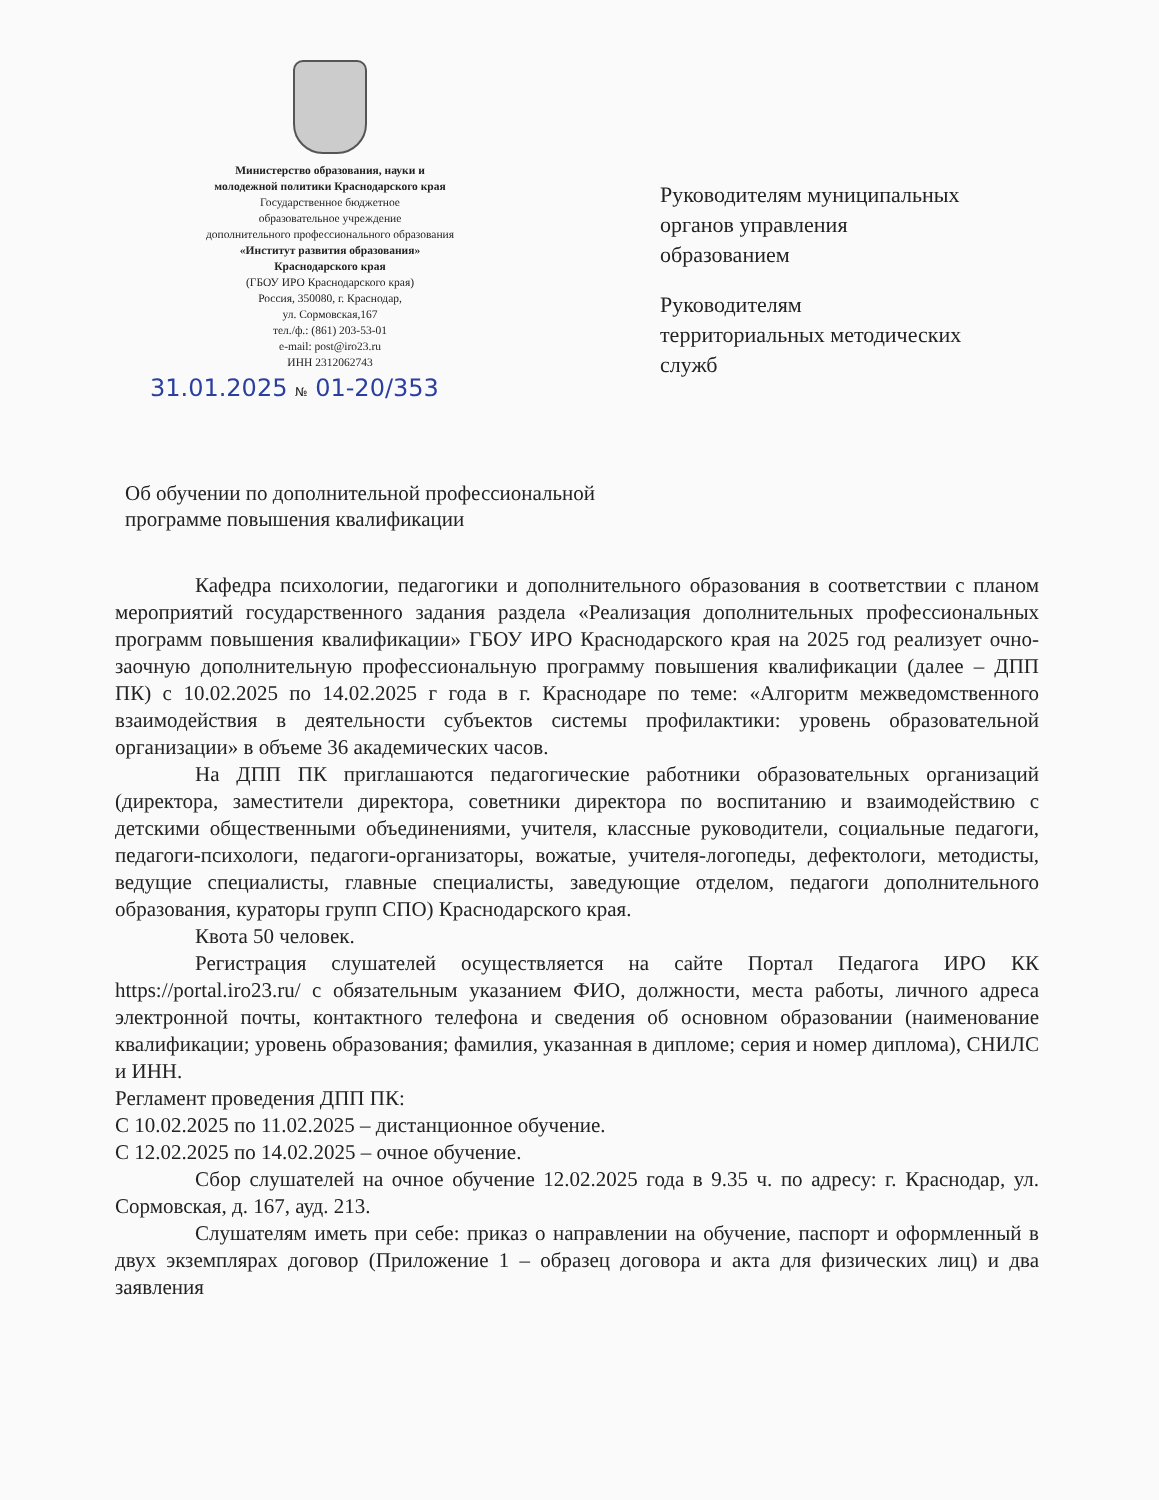Министерство образования, науки и
молодежной политики Краснодарского края
Государственное бюджетное
образовательное учреждение
дополнительного профессионального образования
«Институт развития образования»
Краснодарского края
(ГБОУ ИРО Краснодарского края)
Россия, 350080, г. Краснодар,
ул. Сормовская,167
тел./ф.: (861) 203-53-01
e-mail: post@iro23.ru
ИНН 2312062743
31.01.2025 № 01-20/353
Руководителям муниципальных
органов управления
образованием
Руководителям
территориальных методических
служб
Об обучении по дополнительной профессиональной
программе повышения квалификации
Кафедра психологии, педагогики и дополнительного образования в соответствии с планом мероприятий государственного задания раздела «Реализация дополнительных профессиональных программ повышения квалификации» ГБОУ ИРО Краснодарского края на 2025 год реализует очно-заочную дополнительную профессиональную программу повышения квалификации (далее – ДПП ПК) с 10.02.2025 по 14.02.2025 г года в г. Краснодаре по теме: «Алгоритм межведомственного взаимодействия в деятельности субъектов системы профилактики: уровень образовательной организации» в объеме 36 академических часов.
На ДПП ПК приглашаются педагогические работники образовательных организаций (директора, заместители директора, советники директора по воспитанию и взаимодействию с детскими общественными объединениями, учителя, классные руководители, социальные педагоги, педагоги-психологи, педагоги-организаторы, вожатые, учителя-логопеды, дефектологи, методисты, ведущие специалисты, главные специалисты, заведующие отделом, педагоги дополнительного образования, кураторы групп СПО) Краснодарского края.
Квота 50 человек.
Регистрация слушателей осуществляется на сайте Портал Педагога ИРО КК https://portal.iro23.ru/ с обязательным указанием ФИО, должности, места работы, личного адреса электронной почты, контактного телефона и сведения об основном образовании (наименование квалификации; уровень образования; фамилия, указанная в дипломе; серия и номер диплома), СНИЛС и ИНН.
Регламент проведения ДПП ПК:
С 10.02.2025 по 11.02.2025 – дистанционное обучение.
С 12.02.2025 по 14.02.2025 – очное обучение.
Сбор слушателей на очное обучение 12.02.2025 года в 9.35 ч. по адресу: г. Краснодар, ул. Сормовская, д. 167, ауд. 213.
Слушателям иметь при себе: приказ о направлении на обучение, паспорт и оформленный в двух экземплярах договор (Приложение 1 – образец договора и акта для физических лиц) и два заявления